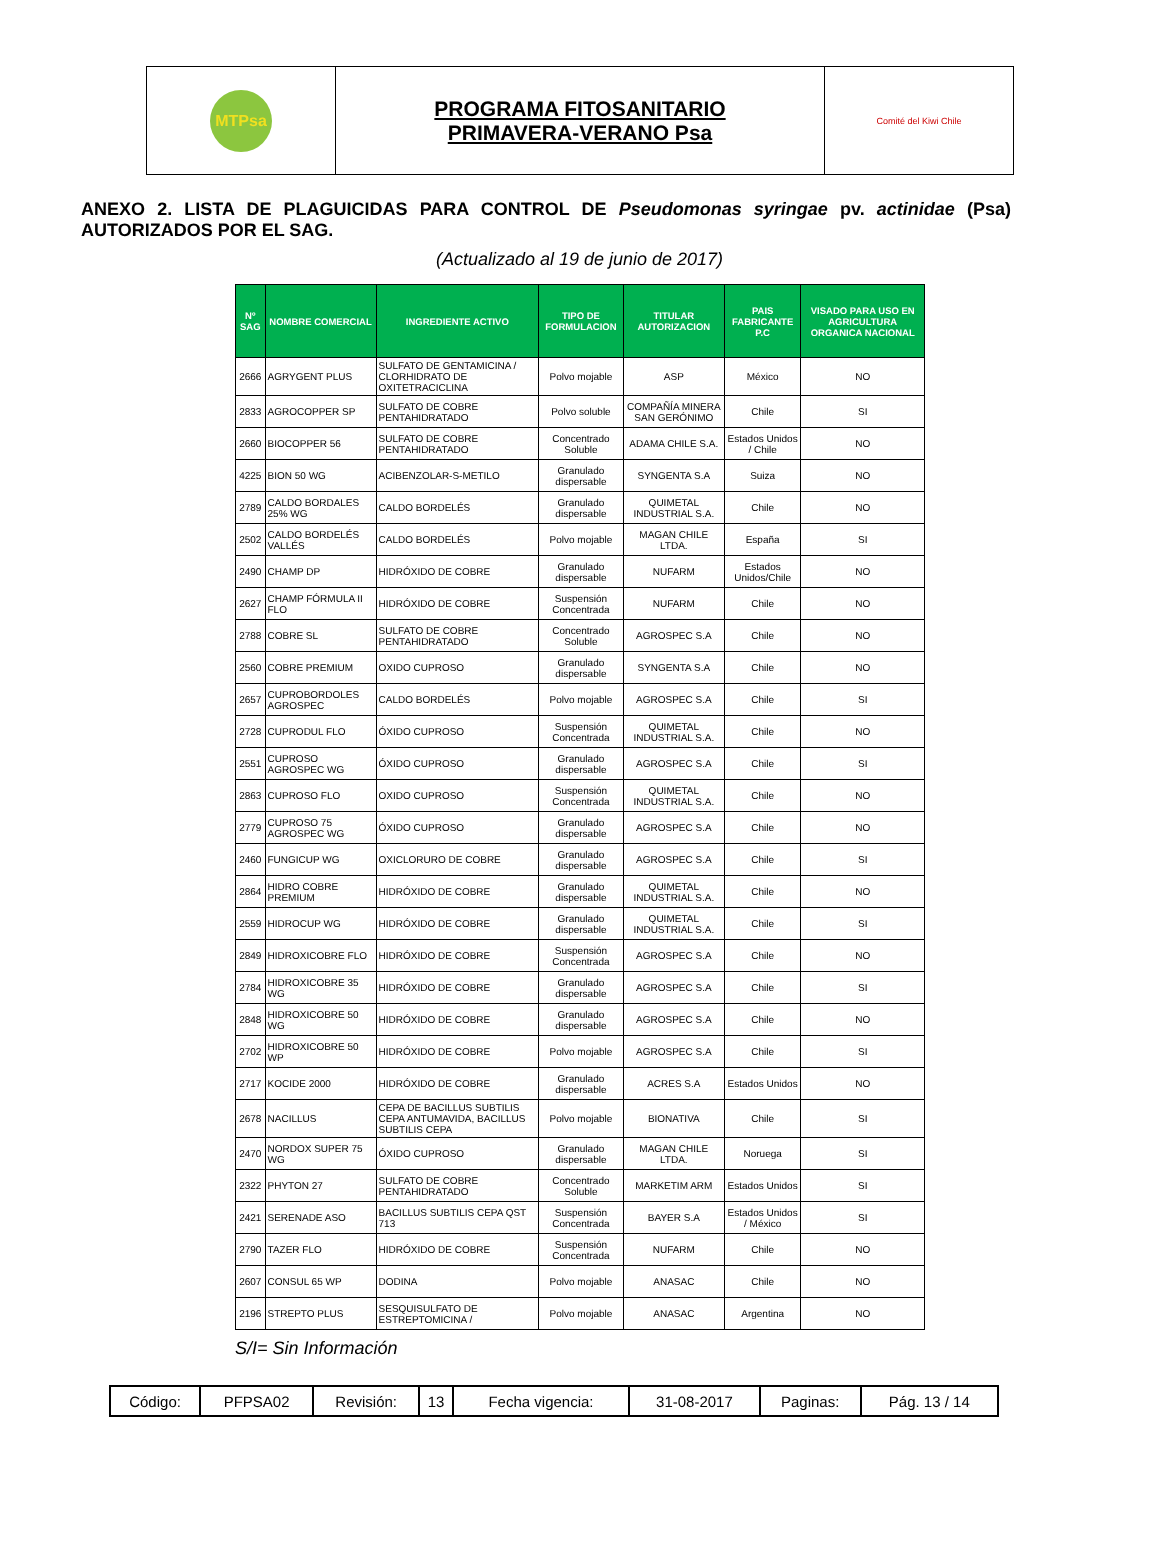| MTPsa | PROGRAMA FITOSANITARIO PRIMAVERA-VERANO Psa | Comité del Kiwi Chile |
ANEXO 2. LISTA DE PLAGUICIDAS PARA CONTROL DE Pseudomonas syringae pv. actinidae (Psa) AUTORIZADOS POR EL SAG.
(Actualizado al 19 de junio de 2017)
| Nº SAG | NOMBRE COMERCIAL | INGREDIENTE ACTIVO | TIPO DE FORMULACION | TITULAR AUTORIZACION | PAIS FABRICANTE P.C | VISADO PARA USO EN AGRICULTURA ORGANICA NACIONAL |
| --- | --- | --- | --- | --- | --- | --- |
| 2666 | AGRYGENT PLUS | SULFATO DE GENTAMICINA / CLORHIDRATO DE OXITETRACICLINA | Polvo mojable | ASP | México | NO |
| 2833 | AGROCOPPER SP | SULFATO DE COBRE PENTAHIDRATADO | Polvo soluble | COMPAÑÍA MINERA SAN GERÓNIMO | Chile | SI |
| 2660 | BIOCOPPER 56 | SULFATO DE COBRE PENTAHIDRATADO | Concentrado Soluble | ADAMA CHILE S.A. | Estados Unidos / Chile | NO |
| 4225 | BION 50 WG | ACIBENZOLAR-S-METILO | Granulado dispersable | SYNGENTA S.A | Suiza | NO |
| 2789 | CALDO BORDALES 25% WG | CALDO BORDELÉS | Granulado dispersable | QUIMETAL INDUSTRIAL S.A. | Chile | NO |
| 2502 | CALDO BORDELÉS VALLÉS | CALDO BORDELÉS | Polvo mojable | MAGAN CHILE LTDA. | España | SI |
| 2490 | CHAMP DP | HIDRÓXIDO DE COBRE | Granulado dispersable | NUFARM | Estados Unidos/Chile | NO |
| 2627 | CHAMP FÓRMULA II FLO | HIDRÓXIDO DE COBRE | Suspensión Concentrada | NUFARM | Chile | NO |
| 2788 | COBRE SL | SULFATO DE COBRE PENTAHIDRATADO | Concentrado Soluble | AGROSPEC S.A | Chile | NO |
| 2560 | COBRE PREMIUM | OXIDO CUPROSO | Granulado dispersable | SYNGENTA S.A | Chile | NO |
| 2657 | CUPROBORDOLES AGROSPEC | CALDO BORDELÉS | Polvo mojable | AGROSPEC S.A | Chile | SI |
| 2728 | CUPRODUL FLO | ÓXIDO CUPROSO | Suspensión Concentrada | QUIMETAL INDUSTRIAL S.A. | Chile | NO |
| 2551 | CUPROSO AGROSPEC WG | ÓXIDO CUPROSO | Granulado dispersable | AGROSPEC S.A | Chile | SI |
| 2863 | CUPROSO FLO | OXIDO CUPROSO | Suspensión Concentrada | QUIMETAL INDUSTRIAL S.A. | Chile | NO |
| 2779 | CUPROSO 75 AGROSPEC WG | ÓXIDO CUPROSO | Granulado dispersable | AGROSPEC S.A | Chile | NO |
| 2460 | FUNGICUP WG | OXICLORURO DE COBRE | Granulado dispersable | AGROSPEC S.A | Chile | SI |
| 2864 | HIDRO COBRE PREMIUM | HIDRÓXIDO DE COBRE | Granulado dispersable | QUIMETAL INDUSTRIAL S.A. | Chile | NO |
| 2559 | HIDROCUP WG | HIDRÓXIDO DE COBRE | Granulado dispersable | QUIMETAL INDUSTRIAL S.A. | Chile | SI |
| 2849 | HIDROXICOBRE FLO | HIDRÓXIDO DE COBRE | Suspensión Concentrada | AGROSPEC S.A | Chile | NO |
| 2784 | HIDROXICOBRE 35 WG | HIDRÓXIDO DE COBRE | Granulado dispersable | AGROSPEC S.A | Chile | SI |
| 2848 | HIDROXICOBRE 50 WG | HIDRÓXIDO DE COBRE | Granulado dispersable | AGROSPEC S.A | Chile | NO |
| 2702 | HIDROXICOBRE 50 WP | HIDRÓXIDO DE COBRE | Polvo mojable | AGROSPEC S.A | Chile | SI |
| 2717 | KOCIDE 2000 | HIDRÓXIDO DE COBRE | Granulado dispersable | ACRES S.A | Estados Unidos | NO |
| 2678 | NACILLUS | CEPA DE BACILLUS SUBTILIS CEPA ANTUMAVIDA, BACILLUS SUBTILIS CEPA | Polvo mojable | BIONATIVA | Chile | SI |
| 2470 | NORDOX SUPER 75 WG | ÓXIDO CUPROSO | Granulado dispersable | MAGAN CHILE LTDA. | Noruega | SI |
| 2322 | PHYTON 27 | SULFATO DE COBRE PENTAHIDRATADO | Concentrado Soluble | MARKETIM ARM | Estados Unidos | SI |
| 2421 | SERENADE ASO | BACILLUS SUBTILIS CEPA QST 713 | Suspensión Concentrada | BAYER S.A | Estados Unidos / México | SI |
| 2790 | TAZER FLO | HIDRÓXIDO DE COBRE | Suspensión Concentrada | NUFARM | Chile | NO |
| 2607 | CONSUL 65 WP | DODINA | Polvo mojable | ANASAC | Chile | NO |
| 2196 | STREPTO PLUS | SESQUISULFATO DE ESTREPTOMICINA / | Polvo mojable | ANASAC | Argentina | NO |
S/I= Sin Información
| Código: | PFPSA02 | Revisión: | 13 | Fecha vigencia: | 31-08-2017 | Paginas: | Pág. 13 / 14 |